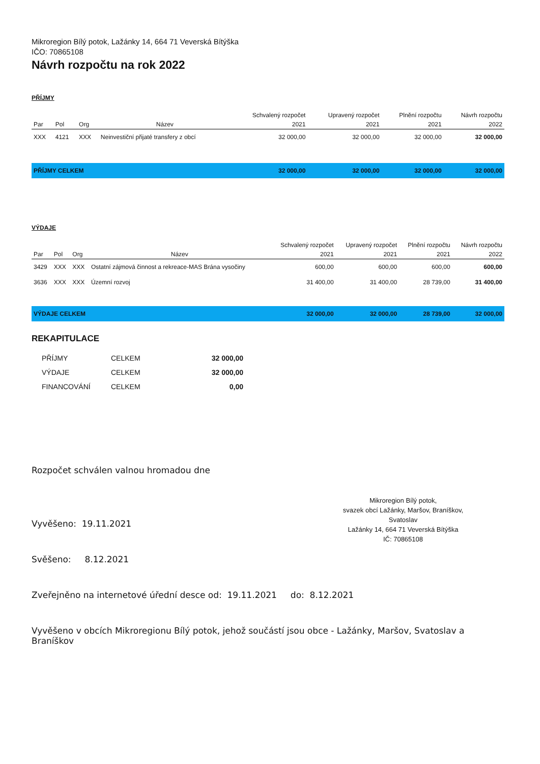Mikroregion Bílý potok, Lažánky 14, 664 71 Veverská Bítýška
IČO: 70865108
Návrh rozpočtu na rok 2022
PŘÍJMY
| | | | | Schvalený rozpočet | Upravený rozpočet | Plnění rozpočtu | Návrh rozpočtu |
| --- | --- | --- | --- | --- | --- | --- | --- |
| Par | Pol | Org | Název | 2021 | 2021 | 2021 | 2022 |
| XXX | 4121 | XXX | Neinvestiční přijaté transfery z obcí | 32 000,00 | 32 000,00 | 32 000,00 | 32 000,00 |
| PŘÍJMY CELKEM | | | | 32 000,00 | 32 000,00 | 32 000,00 | 32 000,00 |
VÝDAJE
| | | | | Schvalený rozpočet | Upravený rozpočet | Plnění rozpočtu | Návrh rozpočtu |
| --- | --- | --- | --- | --- | --- | --- | --- |
| Par | Pol | Org | Název | 2021 | 2021 | 2021 | 2022 |
| 3429 | XXX | XXX | Ostatní zájmová činnost a rekreace-MAS Brána vysočiny | 600,00 | 600,00 | 600,00 | 600,00 |
| 3636 | XXX | XXX | Územní rozvoj | 31 400,00 | 31 400,00 | 28 739,00 | 31 400,00 |
| VÝDAJE CELKEM | | | | 32 000,00 | 32 000,00 | 28 739,00 | 32 000,00 |
REKAPITULACE
| PŘÍJMY | CELKEM | 32 000,00 |
| VÝDAJE | CELKEM | 32 000,00 |
| FINANCOVÁNÍ | CELKEM | 0,00 |
Rozpočet schválen valnou hromadou dne
Mikroregion Bílý potok,
svazek obcí Lažánky, Maršov, Braníškov, Svatoslav
Lažánky 14, 664 71 Veverská Bítýška
IČ: 70865108
Vyvěšeno: 19.11.2021
Svěšeno: 8.12.2021
Zveřejněno na internetové úřední desce od: 19.11.2021 do: 8.12.2021
Vyvěšeno v obcích Mikroregionu Bílý potok, jehož součástí jsou obce - Lažánky, Maršov, Svatoslav a Braníškov